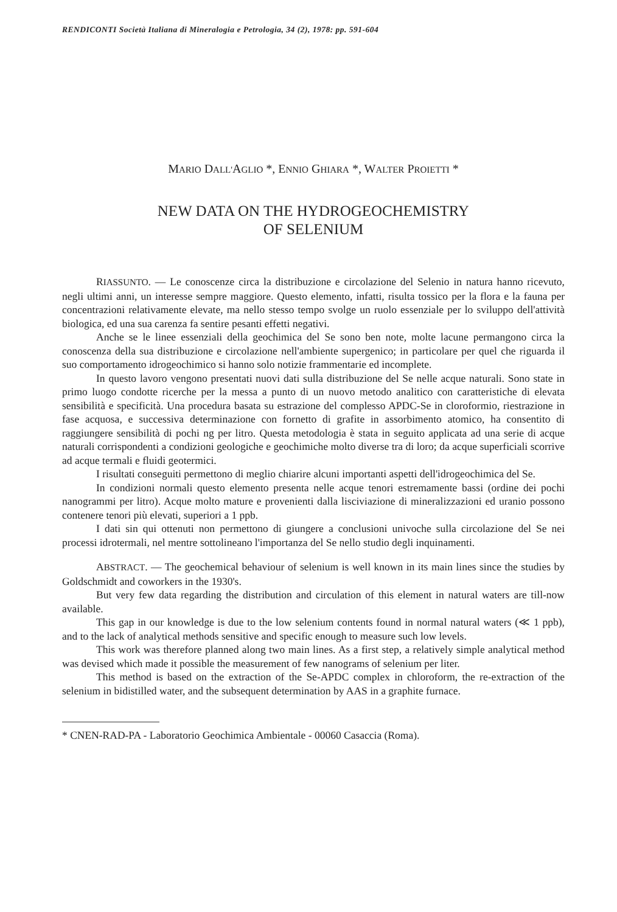RENDICONTI Società Italiana di Mineralogia e Petrologia, 34 (2), 1978: pp. 591-604
MARIO DALL'AGLIO *, ENNIO GHIARA *, WALTER PROIETTI *
NEW DATA ON THE HYDROGEOCHEMISTRY
OF SELENIUM
RIASSUNTO. — Le conoscenze circa la distribuzione e circolazione del Selenio in natura hanno ricevuto, negli ultimi anni, un interesse sempre maggiore. Questo elemento, infatti, risulta tossico per la flora e la fauna per concentrazioni relativamente elevate, ma nello stesso tempo svolge un ruolo essenziale per lo sviluppo dell'attività biologica, ed una sua carenza fa sentire pesanti effetti negativi.
Anche se le linee essenziali della geochimica del Se sono ben note, molte lacune permangono circa la conoscenza della sua distribuzione e circolazione nell'ambiente supergenico; in particolare per quel che riguarda il suo comportamento idrogeochimico si hanno solo notizie frammentarie ed incomplete.
In questo lavoro vengono presentati nuovi dati sulla distribuzione del Se nelle acque naturali. Sono state in primo luogo condotte ricerche per la messa a punto di un nuovo metodo analitico con caratteristiche di elevata sensibilità e specificità. Una procedura basata su estrazione del complesso APDC-Se in cloroformio, riestrazione in fase acquosa, e successiva determinazione con fornetto di grafite in assorbimento atomico, ha consentito di raggiungere sensibilità di pochi ng per litro. Questa metodologia è stata in seguito applicata ad una serie di acque naturali corrispondenti a condizioni geologiche e geochimiche molto diverse tra di loro; da acque superficiali scorrive ad acque termali e fluidi geotermici.
I risultati conseguiti permettono di meglio chiarire alcuni importanti aspetti dell'idrogeochimica del Se.
In condizioni normali questo elemento presenta nelle acque tenori estremamente bassi (ordine dei pochi nanogrammi per litro). Acque molto mature e provenienti dalla lisciviazione di mineralizzazioni ed uranio possono contenere tenori più elevati, superiori a 1 ppb.
I dati sin qui ottenuti non permettono di giungere a conclusioni univoche sulla circolazione del Se nei processi idrotermali, nel mentre sottolineano l'importanza del Se nello studio degli inquinamenti.
ABSTRACT. — The geochemical behaviour of selenium is well known in its main lines since the studies by Goldschmidt and coworkers in the 1930's.
But very few data regarding the distribution and circulation of this element in natural waters are till-now available.
This gap in our knowledge is due to the low selenium contents found in normal natural waters (≪ 1 ppb), and to the lack of analytical methods sensitive and specific enough to measure such low levels.
This work was therefore planned along two main lines. As a first step, a relatively simple analytical method was devised which made it possible the measurement of few nanograms of selenium per liter.
This method is based on the extraction of the Se-APDC complex in chloroform, the re-extraction of the selenium in bidistilled water, and the subsequent determination by AAS in a graphite furnace.
* CNEN-RAD-PA - Laboratorio Geochimica Ambientale - 00060 Casaccia (Roma).